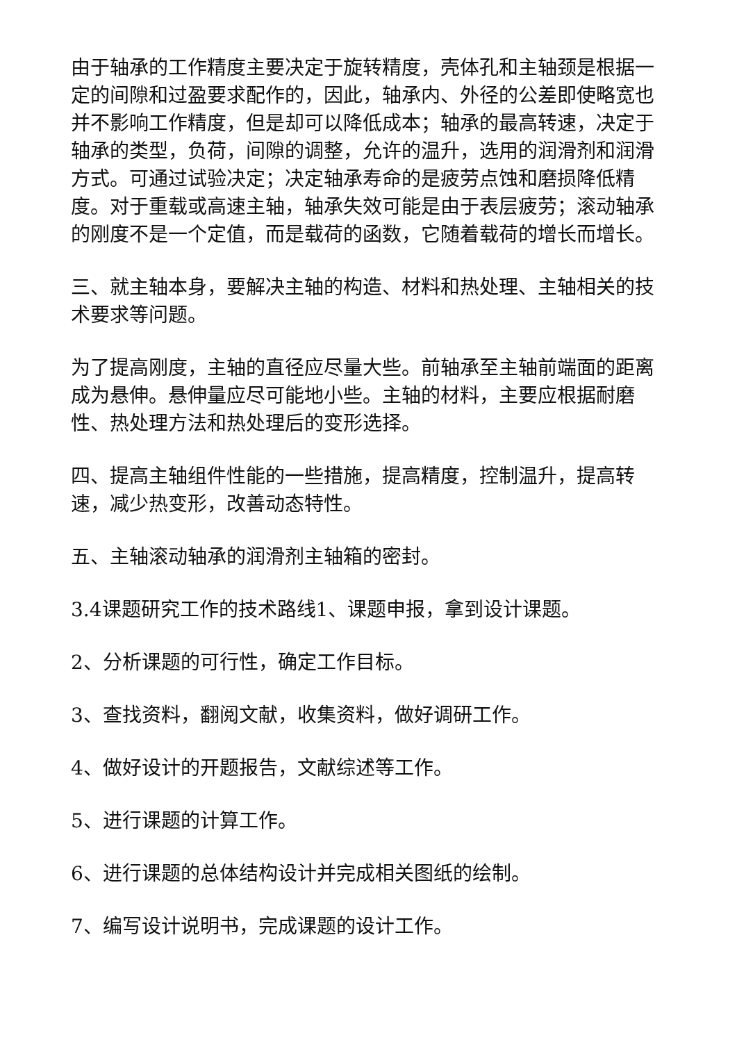由于轴承的工作精度主要决定于旋转精度，壳体孔和主轴颈是根据一定的间隙和过盈要求配作的，因此，轴承内、外径的公差即使略宽也并不影响工作精度，但是却可以降低成本；轴承的最高转速，决定于轴承的类型，负荷，间隙的调整，允许的温升，选用的润滑剂和润滑方式。可通过试验决定；决定轴承寿命的是疲劳点蚀和磨损降低精度。对于重载或高速主轴，轴承失效可能是由于表层疲劳；滚动轴承的刚度不是一个定值，而是载荷的函数，它随着载荷的增长而增长。
三、就主轴本身，要解决主轴的构造、材料和热处理、主轴相关的技术要求等问题。
为了提高刚度，主轴的直径应尽量大些。前轴承至主轴前端面的距离成为悬伸。悬伸量应尽可能地小些。主轴的材料，主要应根据耐磨性、热处理方法和热处理后的变形选择。
四、提高主轴组件性能的一些措施，提高精度，控制温升，提高转速，减少热变形，改善动态特性。
五、主轴滚动轴承的润滑剂主轴箱的密封。
3.4课题研究工作的技术路线1、课题申报，拿到设计课题。
2、分析课题的可行性，确定工作目标。
3、查找资料，翻阅文献，收集资料，做好调研工作。
4、做好设计的开题报告，文献综述等工作。
5、进行课题的计算工作。
6、进行课题的总体结构设计并完成相关图纸的绘制。
7、编写设计说明书，完成课题的设计工作。